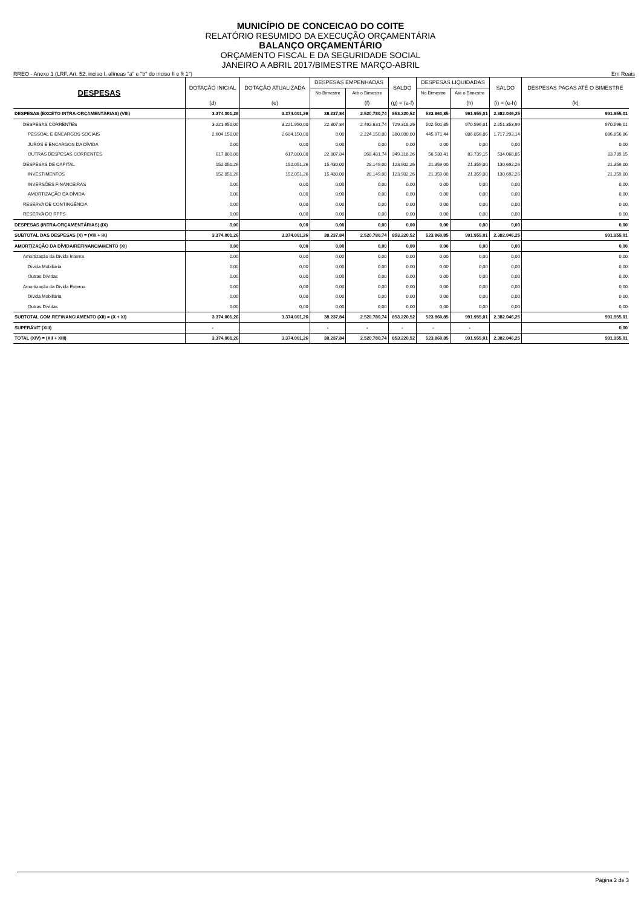MUNICÍPIO DE CONCEICAO DO COITE
RELATÓRIO RESUMIDO DA EXECUÇÃO ORÇAMENTÁRIA
BALANÇO ORÇAMENTÁRIO
ORÇAMENTO FISCAL E DA SEGURIDADE SOCIAL
JANEIRO A ABRIL 2017/BIMESTRE MARÇO-ABRIL
RREO - Anexo 1 (LRF, Art. 52, inciso I, alíneas "a" e "b" do inciso II e § 1°) Em Reais
| DESPESAS | DOTAÇÃO INICIAL | DOTAÇÃO ATUALIZADA | DESPESAS EMPENHADAS | | SALDO | DESPESAS LIQUIDADAS | | SALDO | DESPESAS PAGAS ATÉ O BIMESTRE |
| --- | --- | --- | --- | --- | --- | --- | --- | --- | --- |
| | | | No Bimestre | Até o Bimestre | | No Bimestre | Até o Bimestre | | |
| | (d) | (e) | | (f) | (g) = (e-f) | | (h) | (i) = (e-h) | (k) |
| DESPESAS (EXCETO INTRA-ORÇAMENTÁRIAS) (VIII) | 3.374.001,26 | 3.374.001,26 | 38.237,84 | 2.520.780,74 | 853.220,52 | 523.860,85 | 991.955,01 | 2.382.046,25 | 991.955,01 |
| DESPESAS CORRENTES | 3.221.950,00 | 3.221.950,00 | 22.807,84 | 2.492.631,74 | 729.318,26 | 502.501,85 | 970.596,01 | 2.251.353,99 | 970.596,01 |
| PESSOAL E ENCARGOS SOCIAIS | 2.604.150,00 | 2.604.150,00 | 0,00 | 2.224.150,00 | 380.000,00 | 445.971,44 | 886.856,86 | 1.717.293,14 | 886.856,86 |
| JUROS E ENCARGOS DA DÍVIDA | 0,00 | 0,00 | 0,00 | 0,00 | 0,00 | 0,00 | 0,00 | 0,00 | 0,00 |
| OUTRAS DESPESAS CORRENTES | 617.800,00 | 617.800,00 | 22.807,84 | 268.481,74 | 349.318,26 | 56.530,41 | 83.739,15 | 534.060,85 | 83.739,15 |
| DESPESAS DE CAPITAL | 152.051,26 | 152.051,26 | 15.430,00 | 28.149,00 | 123.902,26 | 21.359,00 | 21.359,00 | 130.692,26 | 21.359,00 |
| INVESTIMENTOS | 152.051,26 | 152.051,26 | 15.430,00 | 28.149,00 | 123.902,26 | 21.359,00 | 21.359,00 | 130.692,26 | 21.359,00 |
| INVERSÕES FINANCEIRAS | 0,00 | 0,00 | 0,00 | 0,00 | 0,00 | 0,00 | 0,00 | 0,00 | 0,00 |
| AMORTIZAÇÃO DA DÍVIDA | 0,00 | 0,00 | 0,00 | 0,00 | 0,00 | 0,00 | 0,00 | 0,00 | 0,00 |
| RESERVA DE CONTINGÊNCIA | 0,00 | 0,00 | 0,00 | 0,00 | 0,00 | 0,00 | 0,00 | 0,00 | 0,00 |
| RESERVA DO RPPS | 0,00 | 0,00 | 0,00 | 0,00 | 0,00 | 0,00 | 0,00 | 0,00 | 0,00 |
| DESPESAS (INTRA-ORÇAMENTÁRIAS) (IX) | 0,00 | 0,00 | 0,00 | 0,00 | 0,00 | 0,00 | 0,00 | 0,00 | 0,00 |
| SUBTOTAL DAS DESPESAS (X) = (VIII + IX) | 3.374.001,26 | 3.374.001,26 | 38.237,84 | 2.520.780,74 | 853.220,52 | 523.860,85 | 991.955,01 | 2.382.046,25 | 991.955,01 |
| AMORTIZAÇÃO DA DÍVIDA/REFINANCIAMENTO (XI) | 0,00 | 0,00 | 0,00 | 0,00 | 0,00 | 0,00 | 0,00 | 0,00 | 0,00 |
| Amortização da Dívida Interna | 0,00 | 0,00 | 0,00 | 0,00 | 0,00 | 0,00 | 0,00 | 0,00 | 0,00 |
| Dívida Mobiliária | 0,00 | 0,00 | 0,00 | 0,00 | 0,00 | 0,00 | 0,00 | 0,00 | 0,00 |
| Outras Dívidas | 0,00 | 0,00 | 0,00 | 0,00 | 0,00 | 0,00 | 0,00 | 0,00 | 0,00 |
| Amortização da Dívida Externa | 0,00 | 0,00 | 0,00 | 0,00 | 0,00 | 0,00 | 0,00 | 0,00 | 0,00 |
| Dívida Mobiliária | 0,00 | 0,00 | 0,00 | 0,00 | 0,00 | 0,00 | 0,00 | 0,00 | 0,00 |
| Outras Dívidas | 0,00 | 0,00 | 0,00 | 0,00 | 0,00 | 0,00 | 0,00 | 0,00 | 0,00 |
| SUBTOTAL COM REFINANCIAMENTO (XII) = (X + XI) | 3.374.001,26 | 3.374.001,26 | 38.237,84 | 2.520.780,74 | 853.220,52 | 523.860,85 | 991.955,01 | 2.382.046,25 | 991.955,01 |
| SUPERÁVIT (XIII) | - | | - | - | - | - | - | | 0,00 |
| TOTAL (XIV) = (XII + XIII) | 3.374.001,26 | 3.374.001,26 | 38.237,84 | 2.520.780,74 | 853.220,52 | 523.860,85 | 991.955,01 | 2.382.046,25 | 991.955,01 |
Página 2 de 3